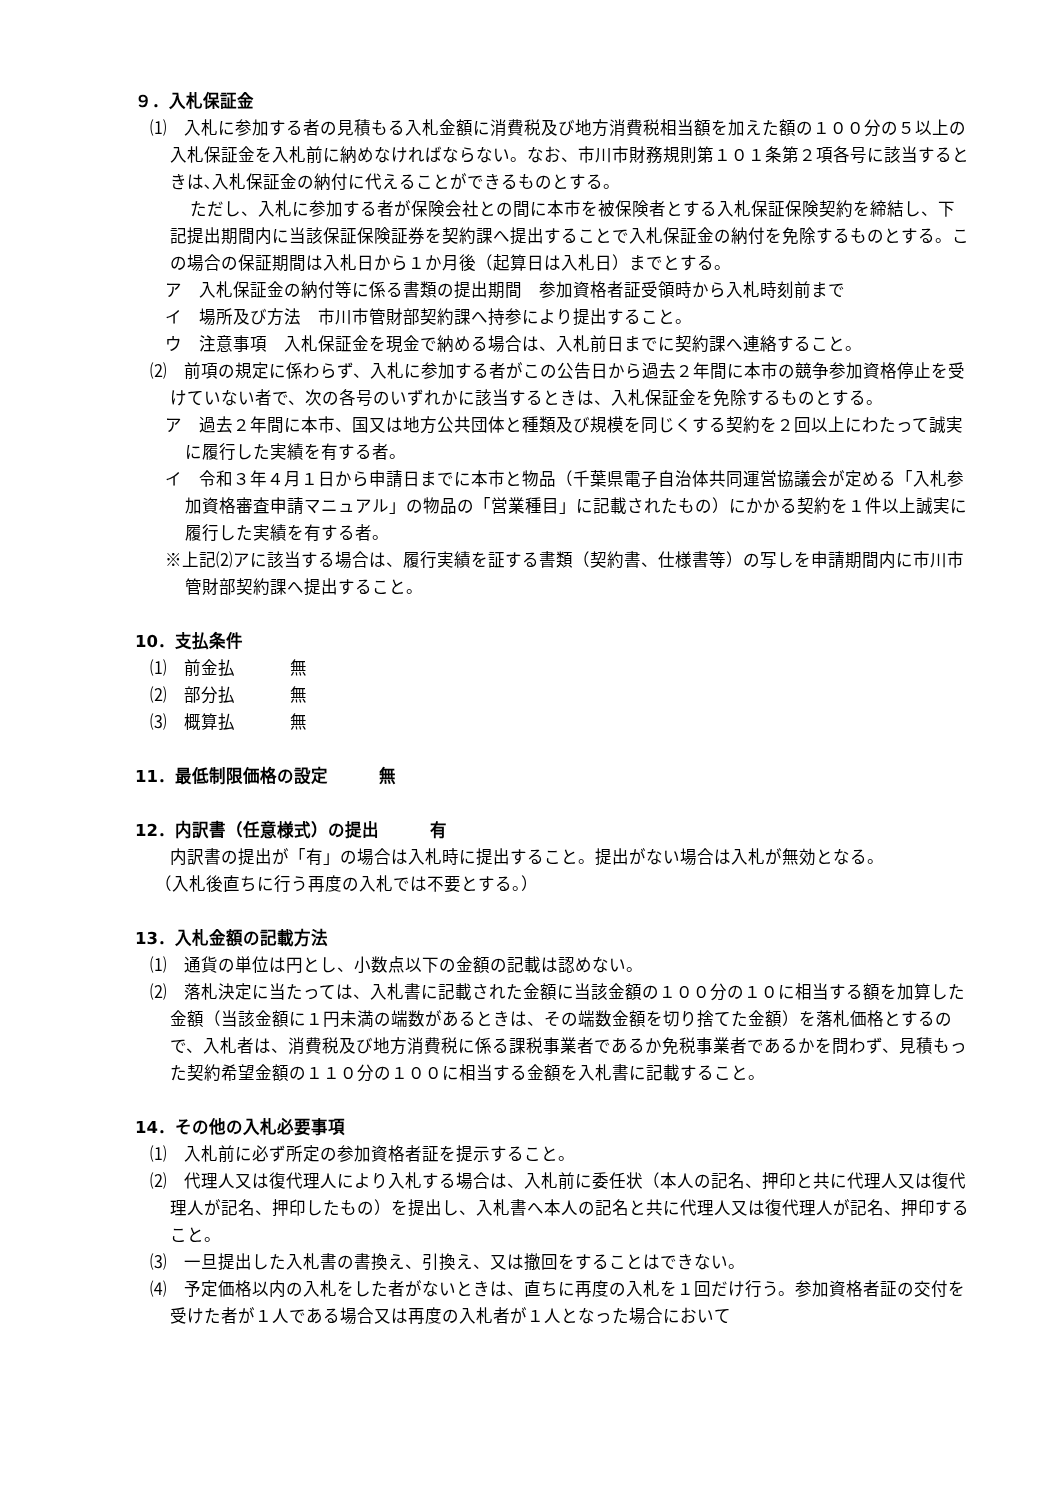９．入札保証金
⑴　入札に参加する者の見積もる入札金額に消費税及び地方消費税相当額を加えた額の１００分の５以上の入札保証金を入札前に納めなければならない。なお、市川市財務規則第１０１条第２項各号に該当するときは､入札保証金の納付に代えることができるものとする。
ただし、入札に参加する者が保険会社との間に本市を被保険者とする入札保証保険契約を締結し、下記提出期間内に当該保証保険証券を契約課へ提出することで入札保証金の納付を免除するものとする。この場合の保証期間は入札日から１か月後（起算日は入札日）までとする。
ア　入札保証金の納付等に係る書類の提出期間　参加資格者証受領時から入札時刻前まで
イ　場所及び方法　市川市管財部契約課へ持参により提出すること。
ウ　注意事項　入札保証金を現金で納める場合は、入札前日までに契約課へ連絡すること。
⑵　前項の規定に係わらず、入札に参加する者がこの公告日から過去２年間に本市の競争参加資格停止を受けていない者で、次の各号のいずれかに該当するときは、入札保証金を免除するものとする。
ア　過去２年間に本市、国又は地方公共団体と種類及び規模を同じくする契約を２回以上にわたって誠実に履行した実績を有する者。
イ　令和３年４月１日から申請日までに本市と物品（千葉県電子自治体共同運営協議会が定める「入札参加資格審査申請マニュアル」の物品の「営業種目」に記載されたもの）にかかる契約を１件以上誠実に履行した実績を有する者。
※上記⑵アに該当する場合は、履行実績を証する書類（契約書、仕様書等）の写しを申請期間内に市川市管財部契約課へ提出すること。
10．支払条件
⑴　前金払 無
⑵　部分払 無
⑶　概算払 無
11．最低制限価格の設定　　　無
12．内訳書（任意様式）の提出　　　有
内訳書の提出が「有」の場合は入札時に提出すること。提出がない場合は入札が無効となる。
（入札後直ちに行う再度の入札では不要とする。）
13．入札金額の記載方法
⑴　通貨の単位は円とし、小数点以下の金額の記載は認めない。
⑵　落札決定に当たっては、入札書に記載された金額に当該金額の１００分の１０に相当する額を加算した金額（当該金額に１円未満の端数があるときは、その端数金額を切り捨てた金額）を落札価格とするので、入札者は、消費税及び地方消費税に係る課税事業者であるか免税事業者であるかを問わず、見積もった契約希望金額の１１０分の１００に相当する金額を入札書に記載すること。
14．その他の入札必要事項
⑴　入札前に必ず所定の参加資格者証を提示すること。
⑵　代理人又は復代理人により入札する場合は、入札前に委任状（本人の記名、押印と共に代理人又は復代理人が記名、押印したもの）を提出し、入札書へ本人の記名と共に代理人又は復代理人が記名、押印すること。
⑶　一旦提出した入札書の書換え、引換え、又は撤回をすることはできない。
⑷　予定価格以内の入札をした者がないときは、直ちに再度の入札を１回だけ行う。参加資格者証の交付を受けた者が１人である場合又は再度の入札者が１人となった場合において